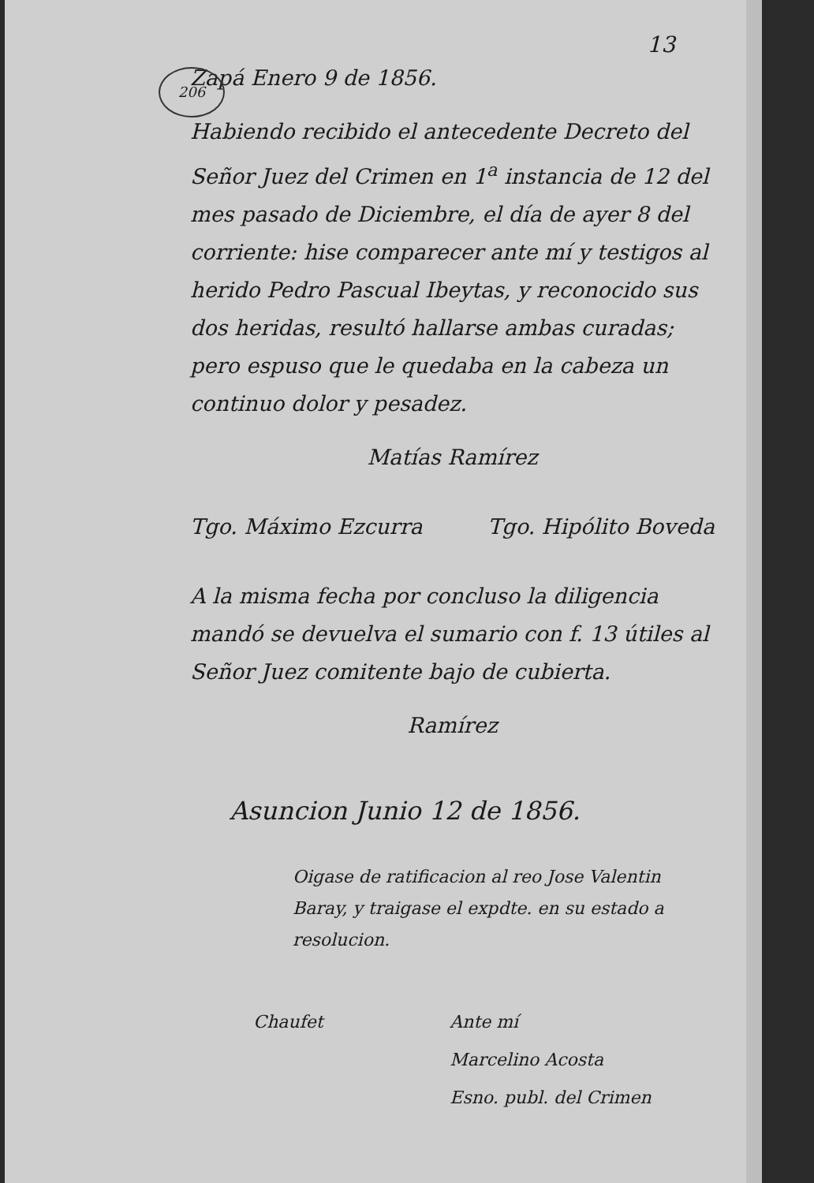13
206
Zapá Enero 9 de 1856.
Habiendo recibido el antecedente Decreto del Señor Juez del Crimen en 1<sup>a</sup> instancia de 12 del mes pasado de Diciembre, el día de ayer 8 del corriente: hise comparecer ante mí y testigos al herido Pedro Pascual Ibeytas, y reconocido sus dos heridas, resultó hallarse ambas curadas; pero espuso que le quedaba en la cabeza un continuo dolor y pesadez.
Matías Ramírez
Tgo. Máximo Ezcurra Tgo. Hipólito Boveda
A la misma fecha por concluso la diligencia mandó se devuelva el sumario con f. 13 útiles al Señor Juez comitente bajo de cubierta.
Ramírez
Asuncion Junio 12 de 1856.
Oigase de ratificacion al reo Jose Valentin Baray, y traigase el expdte. en su estado a resolucion.
Chaufet Ante mí
Marcelino Acosta
Esno. publ. del Crimen